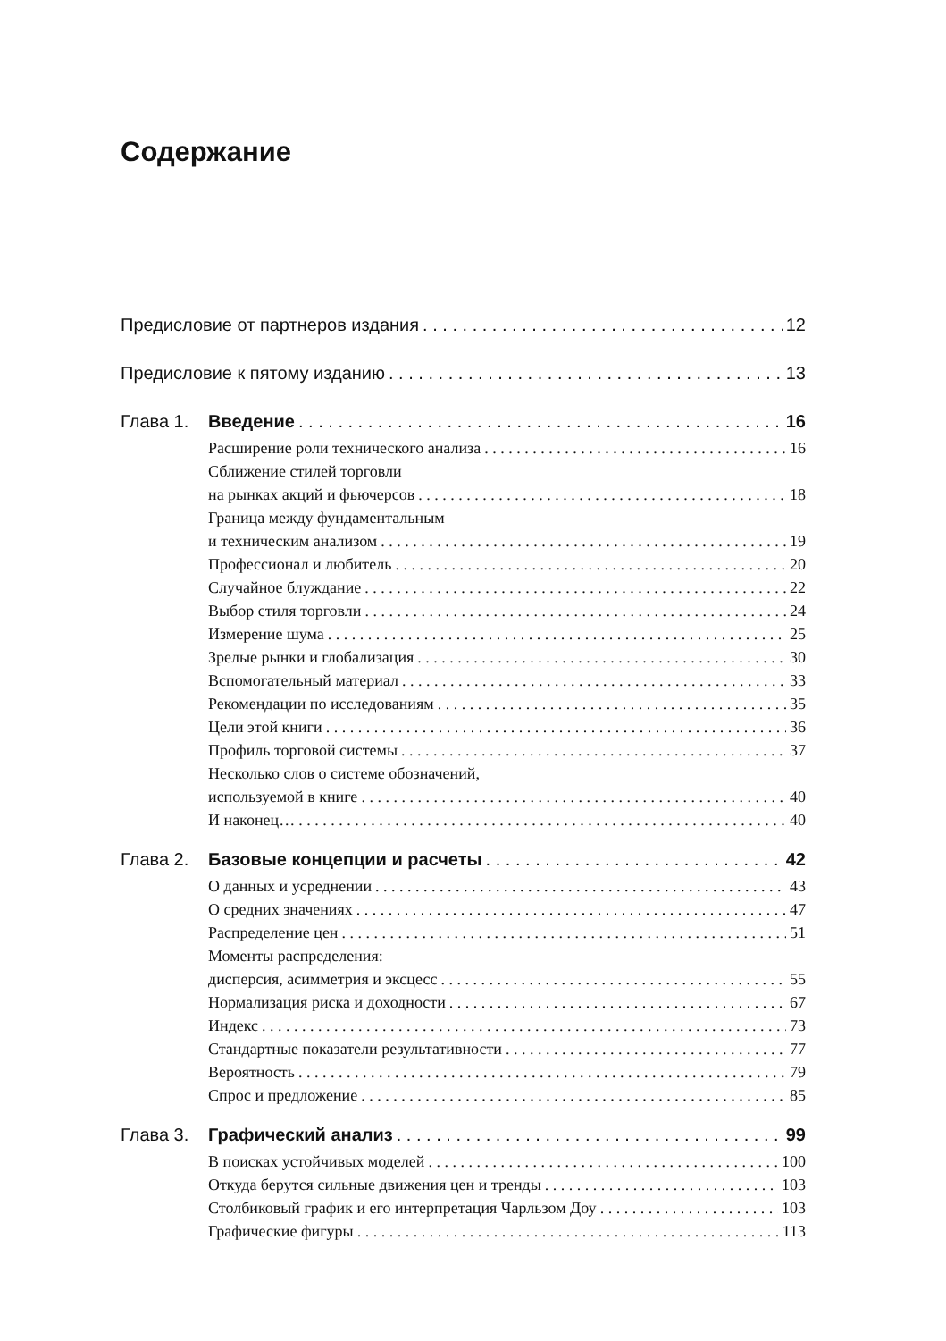Содержание
Предисловие от партнеров издания 12
Предисловие к пятому изданию 13
Глава 1. Введение 16
Расширение роли технического анализа 16
Сближение стилей торговли
на рынках акций и фьючерсов 18
Граница между фундаментальным
и техническим анализом 19
Профессионал и любитель 20
Случайное блуждание 22
Выбор стиля торговли 24
Измерение шума 25
Зрелые рынки и глобализация 30
Вспомогательный материал 33
Рекомендации по исследованиям 35
Цели этой книги 36
Профиль торговой системы 37
Несколько слов о системе обозначений,
используемой в книге 40
И наконец… 40
Глава 2. Базовые концепции и расчеты 42
О данных и усреднении 43
О средних значениях 47
Распределение цен 51
Моменты распределения:
дисперсия, асимметрия и эксцесс 55
Нормализация риска и доходности 67
Индекс 73
Стандартные показатели результативности 77
Вероятность 79
Спрос и предложение 85
Глава 3. Графический анализ 99
В поисках устойчивых моделей 100
Откуда берутся сильные движения цен и тренды 103
Столбиковый график и его интерпретация Чарльзом Доу 103
Графические фигуры 113